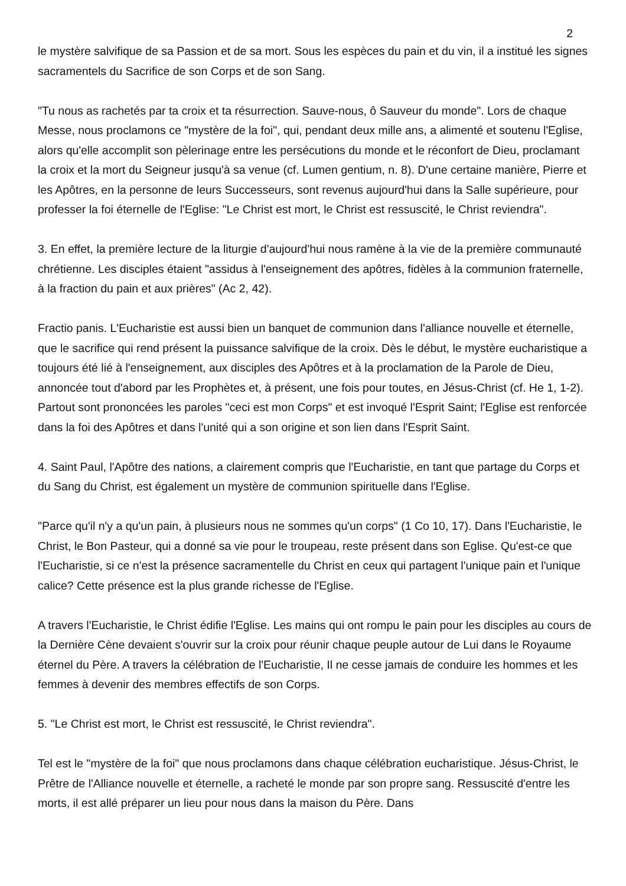2
le mystère salvifique de sa Passion et de sa mort. Sous les espèces du pain et du vin, il a institué les signes sacramentels du Sacrifice de son Corps et de son Sang.
"Tu nous as rachetés par ta croix et ta résurrection. Sauve-nous, ô Sauveur du monde". Lors de chaque Messe, nous proclamons ce "mystère de la foi", qui, pendant deux mille ans, a alimenté et soutenu l'Eglise, alors qu'elle accomplit son pèlerinage entre les persécutions du monde et le réconfort de Dieu, proclamant la croix et la mort du Seigneur jusqu'à sa venue (cf. Lumen gentium, n. 8). D'une certaine manière, Pierre et les Apôtres, en la personne de leurs Successeurs, sont revenus aujourd'hui dans la Salle supérieure, pour professer la foi éternelle de l'Eglise: "Le Christ est mort, le Christ est ressuscité, le Christ reviendra".
3. En effet, la première lecture de la liturgie d'aujourd'hui nous ramène à la vie de la première communauté chrétienne. Les disciples étaient "assidus à l'enseignement des apôtres, fidèles à la communion fraternelle, à la fraction du pain et aux prières" (Ac 2, 42).
Fractio panis. L'Eucharistie est aussi bien un banquet de communion dans l'alliance nouvelle et éternelle, que le sacrifice qui rend présent la puissance salvifique de la croix. Dès le début, le mystère eucharistique a toujours été lié à l'enseignement, aux disciples des Apôtres et à la proclamation de la Parole de Dieu, annoncée tout d'abord par les Prophètes et, à présent, une fois pour toutes, en Jésus-Christ (cf. He 1, 1-2). Partout sont prononcées les paroles "ceci est mon Corps" et est invoqué l'Esprit Saint; l'Eglise est renforcée dans la foi des Apôtres et dans l'unité qui a son origine et son lien dans l'Esprit Saint.
4. Saint Paul, l'Apôtre des nations, a clairement compris que l'Eucharistie, en tant que partage du Corps et du Sang du Christ, est également un mystère de communion spirituelle dans l'Eglise.
"Parce qu'il n'y a qu'un pain, à plusieurs nous ne sommes qu'un corps" (1 Co 10, 17). Dans l'Eucharistie, le Christ, le Bon Pasteur, qui a donné sa vie pour le troupeau, reste présent dans son Eglise. Qu'est-ce que l'Eucharistie, si ce n'est la présence sacramentelle du Christ en ceux qui partagent l'unique pain et l'unique calice? Cette présence est la plus grande richesse de l'Eglise.
A travers l'Eucharistie, le Christ édifie l'Eglise. Les mains qui ont rompu le pain pour les disciples au cours de la Dernière Cène devaient s'ouvrir sur la croix pour réunir chaque peuple autour de Lui dans le Royaume éternel du Père. A travers la célébration de l'Eucharistie, Il ne cesse jamais de conduire les hommes et les femmes à devenir des membres effectifs de son Corps.
5. "Le Christ est mort, le Christ est ressuscité, le Christ reviendra".
Tel est le "mystère de la foi" que nous proclamons dans chaque célébration eucharistique. Jésus-Christ, le Prêtre de l'Alliance nouvelle et éternelle, a racheté le monde par son propre sang. Ressuscité d'entre les morts, il est allé préparer un lieu pour nous dans la maison du Père. Dans